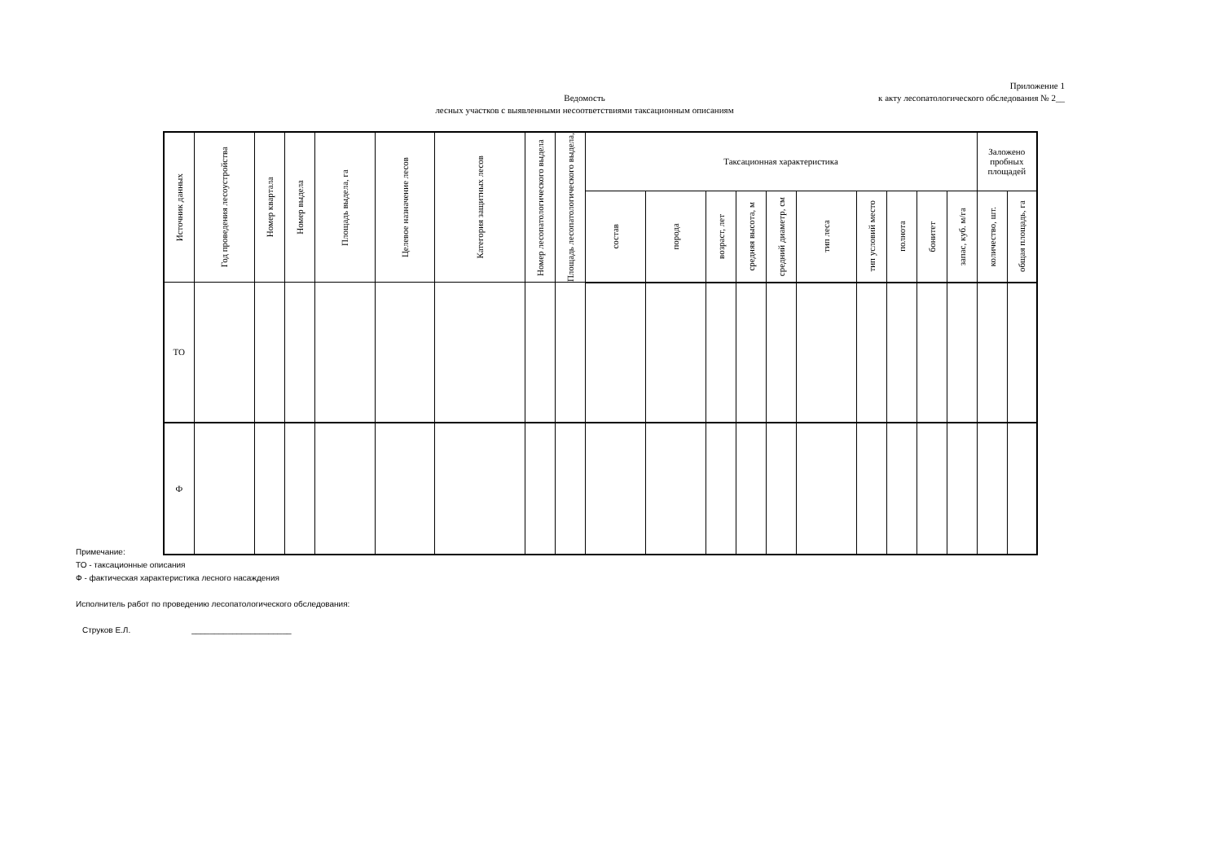Приложение 1
к акту лесопатологического обследования № 2__
Ведомость
лесных участков с выявленными несоответствиями таксационным описаниям
| Источник данных | Год проведения лесоустройства | Номер квартала | Номер выдела | Площадь выдела, га | Целевое назначение лесов | Категория защитных лесов | Номер лесопатологического выдела | Площадь лесопатологического выдела, | Таксационная характеристика | | | | | | | | | | Заложено пробных площадей | |
| --- | --- | --- | --- | --- | --- | --- | --- | --- | --- | --- | --- | --- | --- | --- | --- | --- | --- | --- | --- | --- |
| | | | | | | | | | состав | порода | возраст, лет | средняя высота, м | средний диаметр, см | тип леса | тип условий место | полнота | бонитет | запас, куб. м/га | количество, шт. | общая площадь, га |
| ТО | | | | | | | | | | | | | | | | | | | | |
| Ф | | | | | | | | | | | | | | | | | | | | |
Примечание:
ТО - таксационные описания
Ф - фактическая характеристика лесного насаждения
Исполнитель работ по проведению лесопатологического обследования:
Струков Е.Л. ______________________